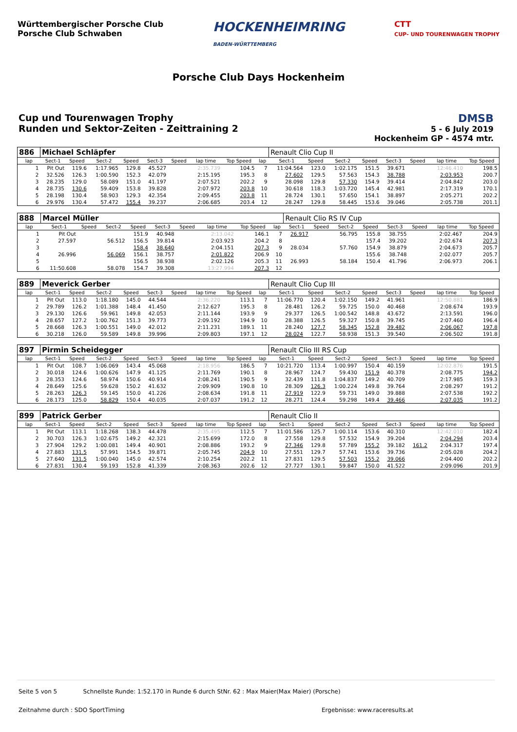Württembergischer Porsche Club
Porsche Club Schwaben
HOCKENHEIMRING
BADEN-WÜRTTEMBERG
CTT
CUP- UND TOURENWAGEN TROPHY
Porsche Club Days Hockenheim
Cup und Tourenwagen Trophy
Runden und Sektor-Zeiten - Zeittraining 2
DMSB
5 - 6 July 2019
Hockenheim GP - 4574 mtr.
| 886 | Michael Schläpfer | | | | | | | | | Renault Clio Cup II | | | | | | | |
| lap | Sect-1 | Speed | Sect-2 | Speed | Sect-3 | Speed | lap time | Top Speed | lap | Sect-1 | Speed | Sect-2 | Speed | Sect-3 | Speed | lap time | Top Speed |
| 1 | Pit Out | 119.6 | 1:17.965 | 129.8 | 45.527 | | 2:35.739 | 104.5 | 7 | 11:04.564 | 123.0 | 1:02.175 | 151.5 | 39.671 | | 12:46.410 | 198.5 |
| 2 | 32.526 | 126.3 | 1:00.590 | 152.3 | 42.079 | | 2:15.195 | 195.3 | 8 | 27.602 | 129.5 | 57.563 | 154.3 | 38.788 | | 2:03.953 | 200.7 |
| 3 | 28.235 | 129.0 | 58.089 | 151.0 | 41.197 | | 2:07.521 | 202.2 | 9 | 28.098 | 129.8 | 57.330 | 154.9 | 39.414 | | 2:04.842 | 203.0 |
| 4 | 28.735 | 130.6 | 59.409 | 153.8 | 39.828 | | 2:07.972 | 203.8 | 10 | 30.618 | 118.3 | 1:03.720 | 145.4 | 42.981 | | 2:17.319 | 170.1 |
| 5 | 28.198 | 130.4 | 58.903 | 129.3 | 42.354 | | 2:09.455 | 203.8 | 11 | 28.724 | 130.1 | 57.650 | 154.1 | 38.897 | | 2:05.271 | 202.2 |
| 6 | 29.976 | 130.4 | 57.472 | 155.4 | 39.237 | | 2:06.685 | 203.4 | 12 | 28.247 | 129.8 | 58.445 | 153.6 | 39.046 | | 2:05.738 | 201.1 |
| 888 | Marcel Müller | | | | | | | | | Renault Clio RS IV Cup | | | | | | | |
| lap | Sect-1 | Speed | Sect-2 | Speed | Sect-3 | Speed | lap time | Top Speed | lap | Sect-1 | Speed | Sect-2 | Speed | Sect-3 | Speed | lap time | Top Speed |
| 1 | Pit Out | | | 151.9 | 40.948 | | 2:13.042 | 146.1 | 7 | 26.917 | | 56.795 | 155.8 | 38.755 | | 2:02.467 | 204.9 |
| 2 | 27.597 | | 56.512 | 156.5 | 39.814 | | 2:03.923 | 204.2 | 8 | | | | 157.4 | 39.202 | | 2:02.674 | 207.3 |
| 3 | | | | 158.4 | 38.640 | | 2:04.151 | 207.3 | 9 | 28.034 | | 57.760 | 154.9 | 38.879 | | 2:04.673 | 205.7 |
| 4 | 26.996 | | 56.069 | 156.1 | 38.757 | | 2:01.822 | 206.9 | 10 | | | | 155.6 | 38.748 | | 2:02.077 | 205.7 |
| 5 | | | | 156.5 | 38.938 | | 2:02.126 | 205.3 | 11 | 26.993 | | 58.184 | 150.4 | 41.796 | | 2:06.973 | 206.1 |
| 6 | 11:50.608 | | 58.078 | 154.7 | 39.308 | | 13:27.994 | 207.3 | 12 | | | | | | | | |
| 889 | Meverick Gerber | | | | | | | | | Renault Clio Cup III | | | | | | | |
| lap | Sect-1 | Speed | Sect-2 | Speed | Sect-3 | Speed | lap time | Top Speed | lap | Sect-1 | Speed | Sect-2 | Speed | Sect-3 | Speed | lap time | Top Speed |
| 1 | Pit Out | 113.0 | 1:18.180 | 145.0 | 44.544 | | 2:36.220 | 113.1 | 7 | 11:06.770 | 120.4 | 1:02.150 | 149.2 | 41.961 | | 12:50.881 | 186.9 |
| 2 | 29.789 | 126.2 | 1:01.388 | 148.4 | 41.450 | | 2:12.627 | 195.3 | 8 | 28.481 | 126.2 | 59.725 | 150.0 | 40.468 | | 2:08.674 | 193.9 |
| 3 | 29.130 | 126.6 | 59.961 | 149.8 | 42.053 | | 2:11.144 | 193.9 | 9 | 29.377 | 126.5 | 1:00.542 | 148.8 | 43.672 | | 2:13.591 | 196.0 |
| 4 | 28.657 | 127.2 | 1:00.762 | 151.3 | 39.773 | | 2:09.192 | 194.9 | 10 | 28.388 | 126.5 | 59.327 | 150.8 | 39.745 | | 2:07.460 | 196.4 |
| 5 | 28.668 | 126.3 | 1:00.551 | 149.0 | 42.012 | | 2:11.231 | 189.1 | 11 | 28.240 | 127.7 | 58.345 | 152.8 | 39.482 | | 2:06.067 | 197.8 |
| 6 | 30.218 | 126.0 | 59.589 | 149.8 | 39.996 | | 2:09.803 | 197.1 | 12 | 28.024 | 122.7 | 58.938 | 151.3 | 39.540 | | 2:06.502 | 191.8 |
| 897 | Pirmin Scheidegger | | | | | | | | | Renault Clio III RS Cup | | | | | | | |
| lap | Sect-1 | Speed | Sect-2 | Speed | Sect-3 | Speed | lap time | Top Speed | lap | Sect-1 | Speed | Sect-2 | Speed | Sect-3 | Speed | lap time | Top Speed |
| 1 | Pit Out | 108.7 | 1:06.069 | 143.4 | 45.068 | | 2:18.956 | 186.5 | 7 | 10:21.720 | 113.4 | 1:00.997 | 150.4 | 40.159 | | 12:02.876 | 191.5 |
| 2 | 30.018 | 124.6 | 1:00.626 | 147.9 | 41.125 | | 2:11.769 | 190.1 | 8 | 28.967 | 124.7 | 59.430 | 151.9 | 40.378 | | 2:08.775 | 194.2 |
| 3 | 28.353 | 124.6 | 58.974 | 150.6 | 40.914 | | 2:08.241 | 190.5 | 9 | 32.439 | 111.8 | 1:04.837 | 149.2 | 40.709 | | 2:17.985 | 159.3 |
| 4 | 28.649 | 125.6 | 59.628 | 150.2 | 41.632 | | 2:09.909 | 190.8 | 10 | 28.309 | 126.3 | 1:00.224 | 149.8 | 39.764 | | 2:08.297 | 191.2 |
| 5 | 28.263 | 126.3 | 59.145 | 150.0 | 41.226 | | 2:08.634 | 191.8 | 11 | 27.919 | 122.9 | 59.731 | 149.0 | 39.888 | | 2:07.538 | 192.2 |
| 6 | 28.173 | 125.0 | 58.829 | 150.4 | 40.035 | | 2:07.037 | 191.2 | 12 | 28.271 | 124.4 | 59.298 | 149.4 | 39.466 | | 2:07.035 | 191.2 |
| 899 | Patrick Gerber | | | | | | | | | Renault Clio II | | | | | | | |
| lap | Sect-1 | Speed | Sect-2 | Speed | Sect-3 | Speed | lap time | Top Speed | lap | Sect-1 | Speed | Sect-2 | Speed | Sect-3 | Speed | lap time | Top Speed |
| 1 | Pit Out | 113.1 | 1:18.268 | 138.3 | 44.478 | | 2:35.495 | 112.5 | 7 | 11:01.586 | 125.7 | 1:00.114 | 153.6 | 40.310 | | 12:42.010 | 182.4 |
| 2 | 30.703 | 126.3 | 1:02.675 | 149.2 | 42.321 | | 2:15.699 | 172.0 | 8 | 27.558 | 129.8 | 57.532 | 154.9 | 39.204 | | 2:04.294 | 203.4 |
| 3 | 27.904 | 129.2 | 1:00.081 | 149.4 | 40.901 | | 2:08.886 | 193.2 | 9 | 27.346 | 129.8 | 57.789 | 155.2 | 39.182 | 161.2 | 2:04.317 | 197.4 |
| 4 | 27.883 | 131.5 | 57.991 | 154.5 | 39.871 | | 2:05.745 | 204.9 | 10 | 27.551 | 129.7 | 57.741 | 153.6 | 39.736 | | 2:05.028 | 204.2 |
| 5 | 27.640 | 131.5 | 1:00.040 | 145.0 | 42.574 | | 2:10.254 | 202.2 | 11 | 27.831 | 129.5 | 57.503 | 155.2 | 39.066 | | 2:04.400 | 202.2 |
| 6 | 27.831 | 130.4 | 59.193 | 152.8 | 41.339 | | 2:08.363 | 202.6 | 12 | 27.727 | 130.1 | 59.847 | 150.0 | 41.522 | | 2:09.096 | 201.9 |
Seite 5 von 5 Schnellste Runde: 1:52.170 in Runde 6 durch StNr. 62 : Max Maier(Max Maier) (Porsche)
Zeitnahme durch : SDO SportTiming
Ergebnisse: www.raceresults.at